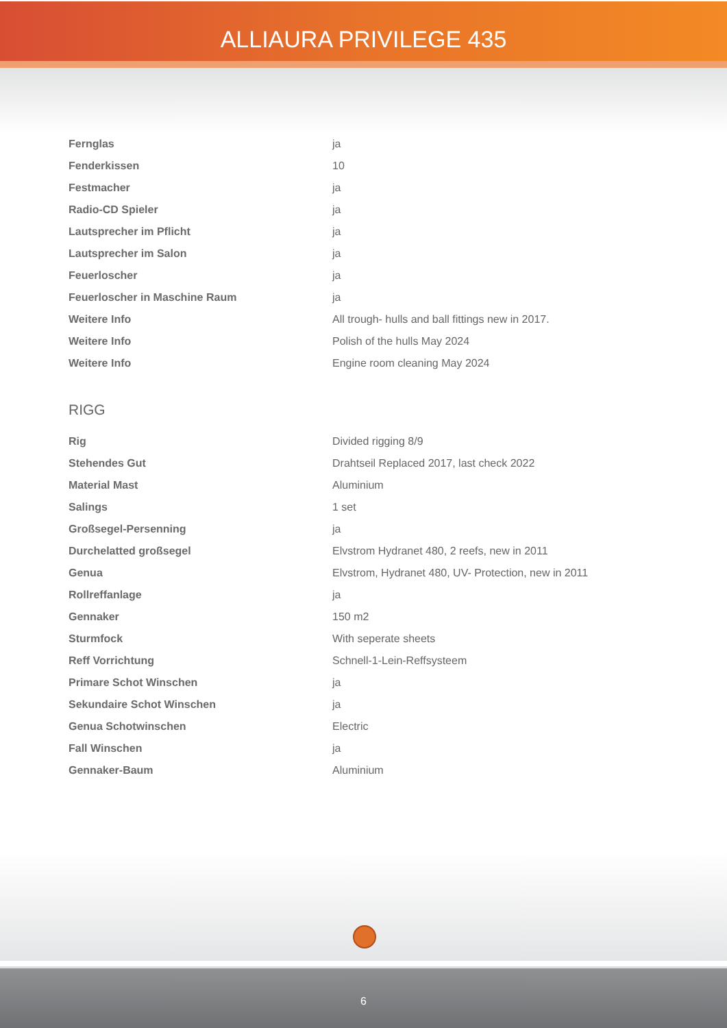ALLIAURA PRIVILEGE 435
| Fernglas | ja |
| Fenderkissen | 10 |
| Festmacher | ja |
| Radio-CD Spieler | ja |
| Lautsprecher im Pflicht | ja |
| Lautsprecher im Salon | ja |
| Feuerloscher | ja |
| Feuerloscher in Maschine Raum | ja |
| Weitere Info | All trough- hulls and ball fittings new in 2017. |
| Weitere Info | Polish of the hulls May 2024 |
| Weitere Info | Engine room cleaning May 2024 |
RIGG
| Rig | Divided rigging 8/9 |
| Stehendes Gut | Drahtseil Replaced 2017, last check 2022 |
| Material Mast | Aluminium |
| Salings | 1 set |
| Großsegel-Persenning | ja |
| Durchelatted großsegel | Elvstrom Hydranet 480, 2 reefs, new in 2011 |
| Genua | Elvstrom, Hydranet 480, UV- Protection, new in 2011 |
| Rollreffanlage | ja |
| Gennaker | 150 m2 |
| Sturmfock | With seperate sheets |
| Reff Vorrichtung | Schnell-1-Lein-Reffsysteem |
| Primare Schot Winschen | ja |
| Sekundaire Schot Winschen | ja |
| Genua Schotwinschen | Electric |
| Fall Winschen | ja |
| Gennaker-Baum | Aluminium |
6